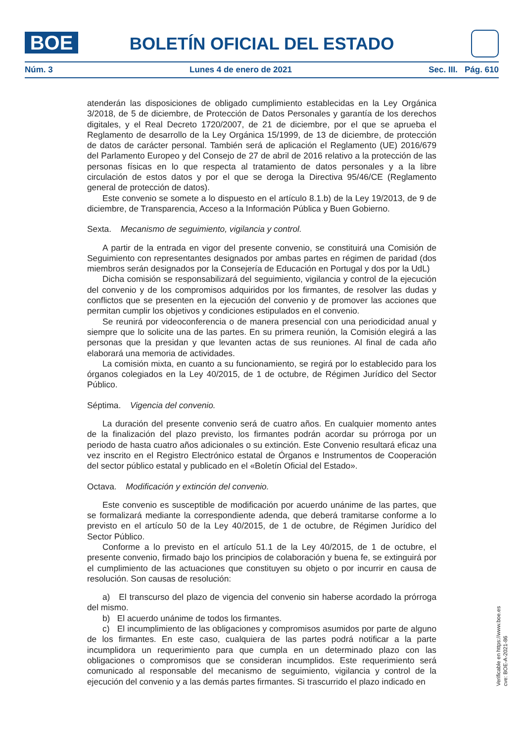BOE BOLETÍN OFICIAL DEL ESTADO
Núm. 3 Lunes 4 de enero de 2021 Sec. III. Pág. 610
atenderán las disposiciones de obligado cumplimiento establecidas en la Ley Orgánica 3/2018, de 5 de diciembre, de Protección de Datos Personales y garantía de los derechos digitales, y el Real Decreto 1720/2007, de 21 de diciembre, por el que se aprueba el Reglamento de desarrollo de la Ley Orgánica 15/1999, de 13 de diciembre, de protección de datos de carácter personal. También será de aplicación el Reglamento (UE) 2016/679 del Parlamento Europeo y del Consejo de 27 de abril de 2016 relativo a la protección de las personas físicas en lo que respecta al tratamiento de datos personales y a la libre circulación de estos datos y por el que se deroga la Directiva 95/46/CE (Reglamento general de protección de datos).
Este convenio se somete a lo dispuesto en el artículo 8.1.b) de la Ley 19/2013, de 9 de diciembre, de Transparencia, Acceso a la Información Pública y Buen Gobierno.
Sexta. Mecanismo de seguimiento, vigilancia y control.
A partir de la entrada en vigor del presente convenio, se constituirá una Comisión de Seguimiento con representantes designados por ambas partes en régimen de paridad (dos miembros serán designados por la Consejería de Educación en Portugal y dos por la UdL)
Dicha comisión se responsabilizará del seguimiento, vigilancia y control de la ejecución del convenio y de los compromisos adquiridos por los firmantes, de resolver las dudas y conflictos que se presenten en la ejecución del convenio y de promover las acciones que permitan cumplir los objetivos y condiciones estipulados en el convenio.
Se reunirá por videoconferencia o de manera presencial con una periodicidad anual y siempre que lo solicite una de las partes. En su primera reunión, la Comisión elegirá a las personas que la presidan y que levanten actas de sus reuniones. Al final de cada año elaborará una memoria de actividades.
La comisión mixta, en cuanto a su funcionamiento, se regirá por lo establecido para los órganos colegiados en la Ley 40/2015, de 1 de octubre, de Régimen Jurídico del Sector Público.
Séptima. Vigencia del convenio.
La duración del presente convenio será de cuatro años. En cualquier momento antes de la finalización del plazo previsto, los firmantes podrán acordar su prórroga por un periodo de hasta cuatro años adicionales o su extinción. Este Convenio resultará eficaz una vez inscrito en el Registro Electrónico estatal de Órganos e Instrumentos de Cooperación del sector público estatal y publicado en el «Boletín Oficial del Estado».
Octava. Modificación y extinción del convenio.
Este convenio es susceptible de modificación por acuerdo unánime de las partes, que se formalizará mediante la correspondiente adenda, que deberá tramitarse conforme a lo previsto en el artículo 50 de la Ley 40/2015, de 1 de octubre, de Régimen Jurídico del Sector Público.
Conforme a lo previsto en el artículo 51.1 de la Ley 40/2015, de 1 de octubre, el presente convenio, firmado bajo los principios de colaboración y buena fe, se extinguirá por el cumplimiento de las actuaciones que constituyen su objeto o por incurrir en causa de resolución. Son causas de resolución:
a) El transcurso del plazo de vigencia del convenio sin haberse acordado la prórroga del mismo.
b) El acuerdo unánime de todos los firmantes.
c) El incumplimiento de las obligaciones y compromisos asumidos por parte de alguno de los firmantes. En este caso, cualquiera de las partes podrá notificar a la parte incumplidora un requerimiento para que cumpla en un determinado plazo con las obligaciones o compromisos que se consideran incumplidos. Este requerimiento será comunicado al responsable del mecanismo de seguimiento, vigilancia y control de la ejecución del convenio y a las demás partes firmantes. Si trascurrido el plazo indicado en
Verificable en https://www.boe.es
cve: BOE-A-2021-86